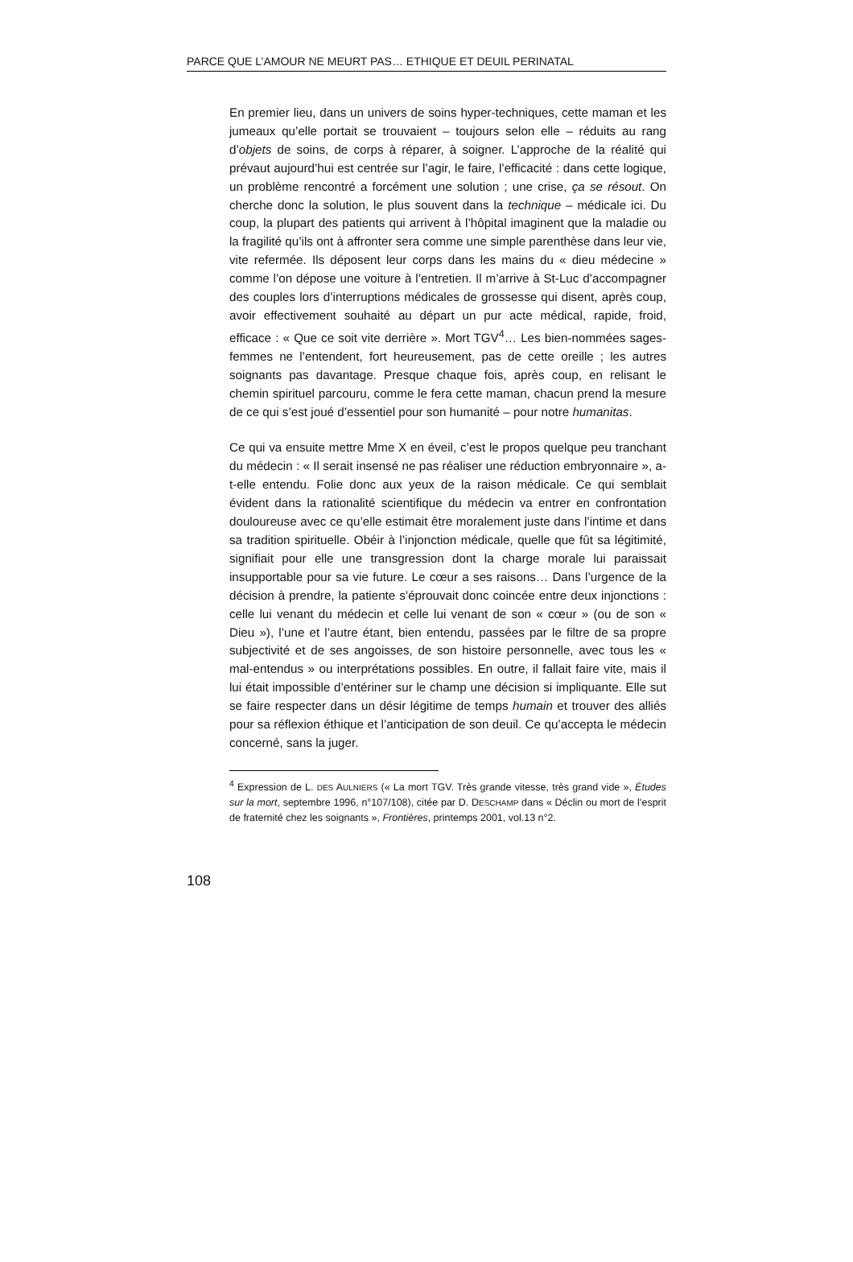PARCE QUE L’AMOUR NE MEURT PAS… ETHIQUE ET DEUIL PERINATAL
En premier lieu, dans un univers de soins hyper-techniques, cette maman et les jumeaux qu’elle portait se trouvaient – toujours selon elle – réduits au rang d’objets de soins, de corps à réparer, à soigner. L’approche de la réalité qui prévaut aujourd’hui est centrée sur l’agir, le faire, l’efficacité : dans cette logique, un problème rencontré a forcément une solution ; une crise, ça se résout. On cherche donc la solution, le plus souvent dans la technique – médicale ici. Du coup, la plupart des patients qui arrivent à l’hôpital imaginent que la maladie ou la fragilité qu’ils ont à affronter sera comme une simple parenthèse dans leur vie, vite refermée. Ils déposent leur corps dans les mains du « dieu médecine » comme l’on dépose une voiture à l’entretien. Il m’arrive à St-Luc d’accompagner des couples lors d’interruptions médicales de grossesse qui disent, après coup, avoir effectivement souhaité au départ un pur acte médical, rapide, froid, efficace : « Que ce soit vite derrière ». Mort TGV<sup>4</sup>… Les bien-nommées sages-femmes ne l’entendent, fort heureusement, pas de cette oreille ; les autres soignants pas davantage. Presque chaque fois, après coup, en relisant le chemin spirituel parcouru, comme le fera cette maman, chacun prend la mesure de ce qui s’est joué d’essentiel pour son humanité – pour notre humanitas.
Ce qui va ensuite mettre Mme X en éveil, c’est le propos quelque peu tranchant du médecin : « Il serait insensé ne pas réaliser une réduction embryonnaire », a-t-elle entendu. Folie donc aux yeux de la raison médicale. Ce qui semblait évident dans la rationalité scientifique du médecin va entrer en confrontation douloureuse avec ce qu’elle estimait être moralement juste dans l’intime et dans sa tradition spirituelle. Obéir à l’injonction médicale, quelle que fût sa légitimité, signifiait pour elle une transgression dont la charge morale lui paraissait insupportable pour sa vie future. Le cœur a ses raisons… Dans l’urgence de la décision à prendre, la patiente s’éprouvait donc coincée entre deux injonctions : celle lui venant du médecin et celle lui venant de son « cœur » (ou de son « Dieu »), l’une et l’autre étant, bien entendu, passées par le filtre de sa propre subjectivité et de ses angoisses, de son histoire personnelle, avec tous les « mal-entendus » ou interprétations possibles. En outre, il fallait faire vite, mais il lui était impossible d’entériner sur le champ une décision si impliquante. Elle sut se faire respecter dans un désir légitime de temps humain et trouver des alliés pour sa réflexion éthique et l’anticipation de son deuil. Ce qu’accepta le médecin concerné, sans la juger.
<sup>4</sup> Expression de L. DES AULNIERS (« La mort TGV. Très grande vitesse, très grand vide », Études sur la mort, septembre 1996, n°107/108), citée par D. DESCHAMP dans « Déclin ou mort de l’esprit de fraternité chez les soignants », Frontières, printemps 2001, vol.13 n°2.
108